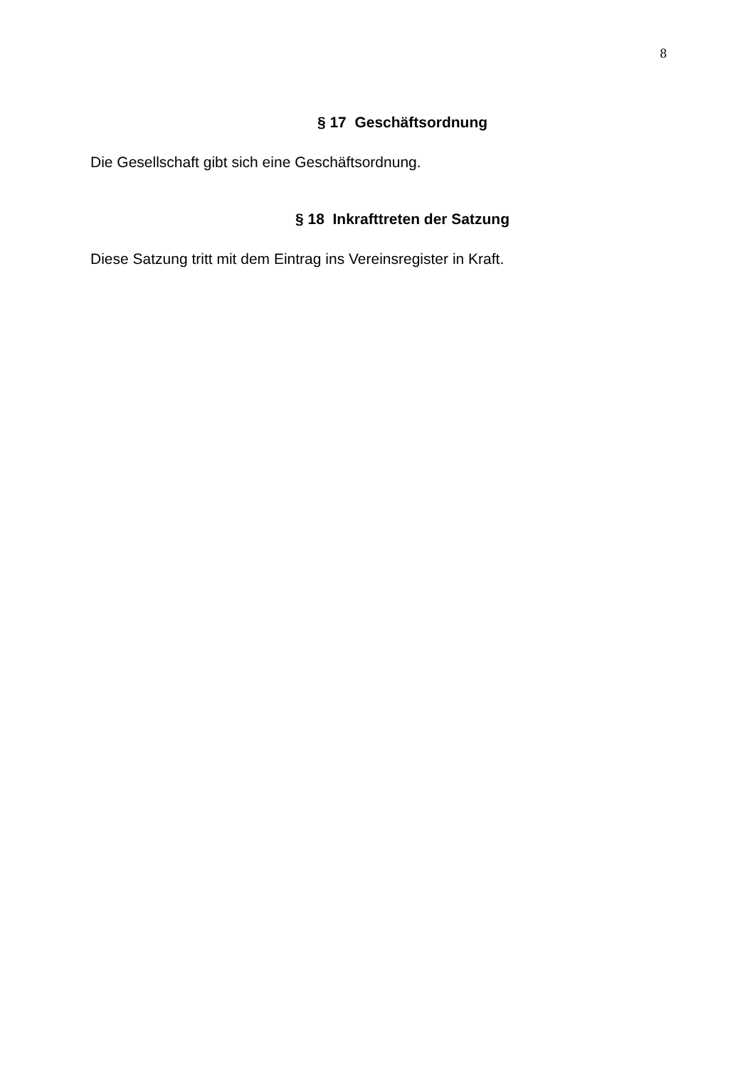8
§ 17 Geschäftsordnung
Die Gesellschaft gibt sich eine Geschäftsordnung.
§ 18 Inkrafttreten der Satzung
Diese Satzung tritt mit dem Eintrag ins Vereinsregister in Kraft.